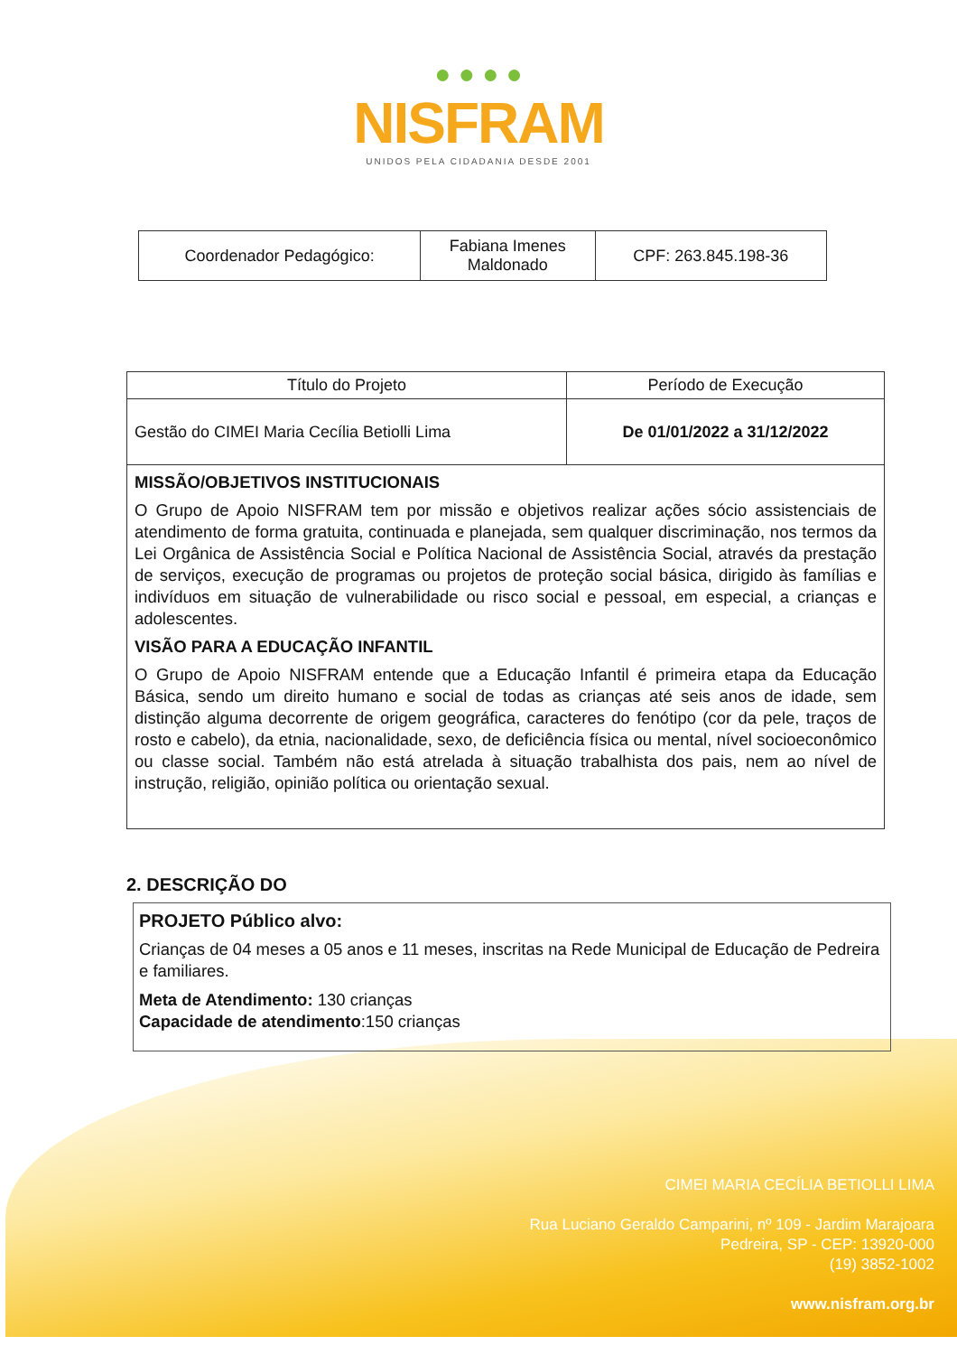● ● ● ●
NISFRAM
UNIDOS PELA CIDADANIA DESDE 2001
| Coordenador Pedagógico: | Fabiana Imenes Maldonado | CPF: 263.845.198-36 |
| Título do Projeto | Período de Execução |
| Gestão do CIMEI Maria Cecília Betiolli Lima | De 01/01/2022 a 31/12/2022 |
| MISSÃO/OBJETIVOS INSTITUCIONAIS O Grupo de Apoio NISFRAM tem por missão e objetivos realizar ações sócio assistenciais de atendimento de forma gratuita, continuada e planejada, sem qualquer discriminação, nos termos da Lei Orgânica de Assistência Social e Política Nacional de Assistência Social, através da prestação de serviços, execução de programas ou projetos de proteção social básica, dirigido às famílias e indivíduos em situação de vulnerabilidade ou risco social e pessoal, em especial, a crianças e adolescentes. VISÃO PARA A EDUCAÇÃO INFANTIL O Grupo de Apoio NISFRAM entende que a Educação Infantil é primeira etapa da Educação Básica, sendo um direito humano e social de todas as crianças até seis anos de idade, sem distinção alguma decorrente de origem geográfica, caracteres do fenótipo (cor da pele, traços de rosto e cabelo), da etnia, nacionalidade, sexo, de deficiência física ou mental, nível socioeconômico ou classe social. Também não está atrelada à situação trabalhista dos pais, nem ao nível de instrução, religião, opinião política ou orientação sexual. | |
2. DESCRIÇÃO DO
PROJETO Público alvo:
Crianças de 04 meses a 05 anos e 11 meses, inscritas na Rede Municipal de Educação de Pedreira e familiares.
Meta de Atendimento: 130 crianças
Capacidade de atendimento:150 crianças
CIMEI MARIA CECÍLIA BETIOLLI LIMA
Rua Luciano Geraldo Camparini, nº 109 - Jardim Marajoara
Pedreira, SP - CEP: 13920-000
(19) 3852-1002
www.nisfram.org.br